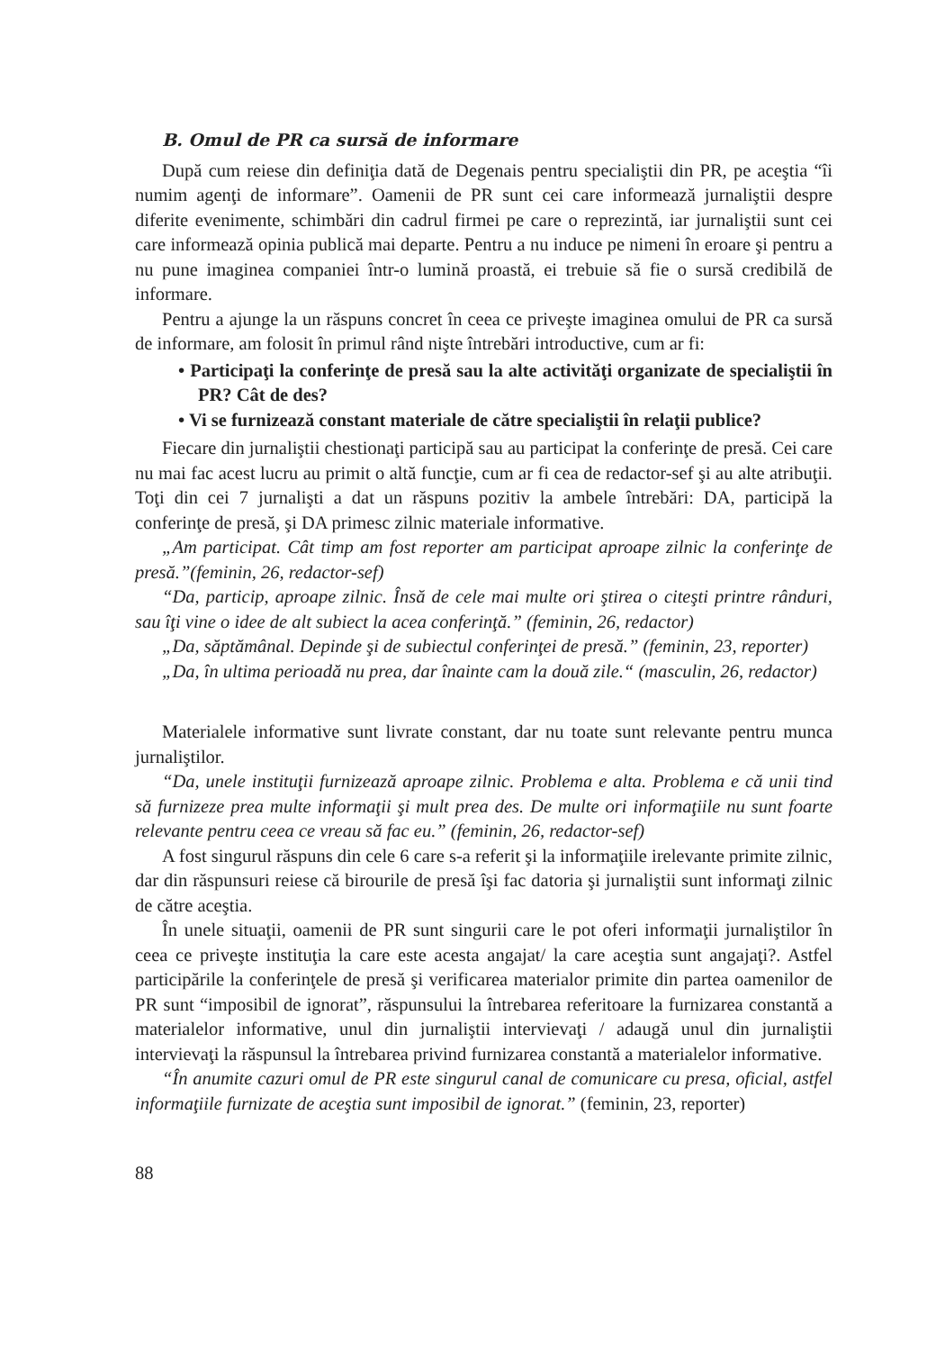B. Omul de PR ca sursă de informare
După cum reiese din definiţia dată de Degenais pentru specialiştii din PR, pe aceştia “îi numim agenţi de informare”. Oamenii de PR sunt cei care informează jurnaliştii despre diferite evenimente, schimbări din cadrul firmei pe care o reprezintă, iar jurnaliştii sunt cei care informează opinia publică mai departe. Pentru a nu induce pe nimeni în eroare şi pentru a nu pune imaginea companiei într-o lumină proastă, ei trebuie să fie o sursă credibilă de informare.
Pentru a ajunge la un răspuns concret în ceea ce priveşte imaginea omului de PR ca sursă de informare, am folosit în primul rând nişte întrebări introductive, cum ar fi:
• Participaţi la conferinţe de presă sau la alte activităţi organizate de specialiştii în PR? Cât de des?
• Vi se furnizează constant materiale de către specialiştii în relaţii publice?
Fiecare din jurnaliştii chestionaţi participă sau au participat la conferinţe de presă. Cei care nu mai fac acest lucru au primit o altă funcţie, cum ar fi cea de redactor-sef şi au alte atribuţii. Toţi din cei 7 jurnalişti a dat un răspuns pozitiv la ambele întrebări: DA, participă la conferinţe de presă, şi DA primesc zilnic materiale informative.
„Am participat. Cât timp am fost reporter am participat aproape zilnic la conferinţe de presă.”(feminin, 26, redactor-sef)
“Da, particip, aproape zilnic. Însă de cele mai multe ori ştirea o citeşti printre rânduri, sau îţi vine o idee de alt subiect la acea conferinţă.” (feminin, 26, redactor)
„Da, săptămânal. Depinde şi de subiectul conferinţei de presă.” (feminin, 23, reporter)
„Da, în ultima perioadă nu prea, dar înainte cam la două zile.“ (masculin, 26, redactor)
Materialele informative sunt livrate constant, dar nu toate sunt relevante pentru munca jurnaliştilor.
“Da, unele instituţii furnizează aproape zilnic. Problema e alta. Problema e că unii tind să furnizeze prea multe informaţii şi mult prea des. De multe ori informaţiile nu sunt foarte relevante pentru ceea ce vreau să fac eu.” (feminin, 26, redactor-sef)
A fost singurul răspuns din cele 6 care s-a referit şi la informaţiile irelevante primite zilnic, dar din răspunsuri reiese că birourile de presă îşi fac datoria şi jurnaliştii sunt informaţi zilnic de către aceştia.
În unele situaţii, oamenii de PR sunt singurii care le pot oferi informaţii jurnaliştilor în ceea ce priveşte instituţia la care este acesta angajat/ la care aceştia sunt angajaţi?. Astfel participările la conferinţele de presă şi verificarea materialor primite din partea oamenilor de PR sunt “imposibil de ignorat”, răspunsului la întrebarea referitoare la furnizarea constantă a materialelor informative, unul din jurnaliştii intervievaţi / adaugă unul din jurnaliştii intervievaţi la răspunsul la întrebarea privind furnizarea constantă a materialelor informative.
“În anumite cazuri omul de PR este singurul canal de comunicare cu presa, oficial, astfel informaţiile furnizate de aceştia sunt imposibil de ignorat.” (feminin, 23, reporter)
88